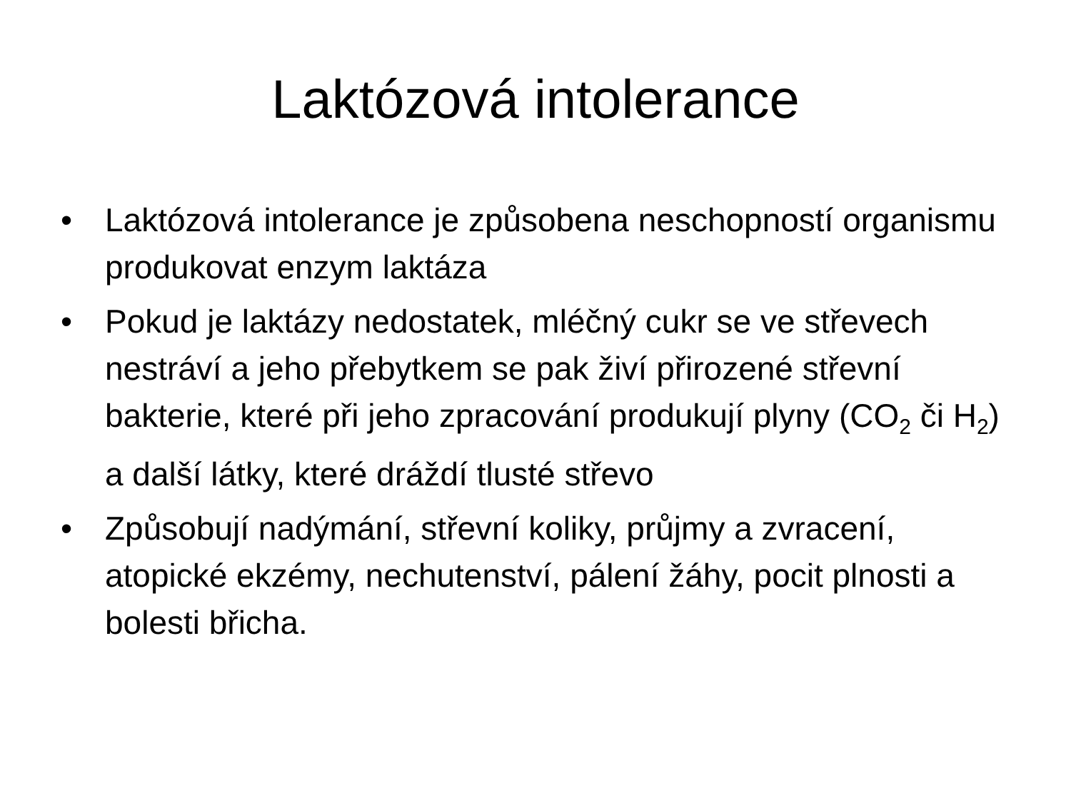Laktózová intolerance
• Laktózová intolerance je způsobena neschopností organismu produkovat enzym laktáza
• Pokud je laktázy nedostatek, mléčný cukr se ve střevech nestráví a jeho přebytkem se pak živí přirozené střevní bakterie, které při jeho zpracování produkují plyny (CO<sub>2</sub> či H<sub>2</sub>) a další látky, které dráždí tlusté střevo
• Způsobují nadýmání, střevní koliky, průjmy a zvracení, atopické ekzémy, nechutenství, pálení žáhy, pocit plnosti a bolesti břicha.